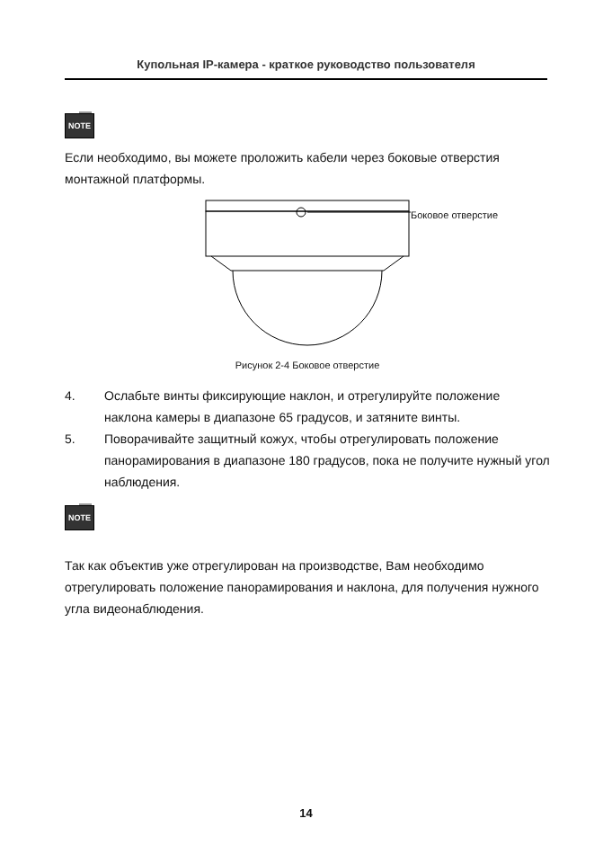Купольная IP-камера - краткое руководство пользователя
NOTE
Если необходимо, вы можете проложить кабели через боковые отверстия монтажной платформы.
Боковое отверстие
Рисунок 2-4 Боковое отверстие
4. Ослабьте винты фиксирующие наклон, и отрегулируйте положение наклона камеры в диапазоне 65 градусов, и затяните винты.
5. Поворачивайте защитный кожух, чтобы отрегулировать положение панорамирования в диапазоне 180 градусов, пока не получите нужный угол наблюдения.
NOTE
Так как объектив уже отрегулирован на производстве, Вам необходимо отрегулировать положение панорамирования и наклона, для получения нужного угла видеонаблюдения.
14